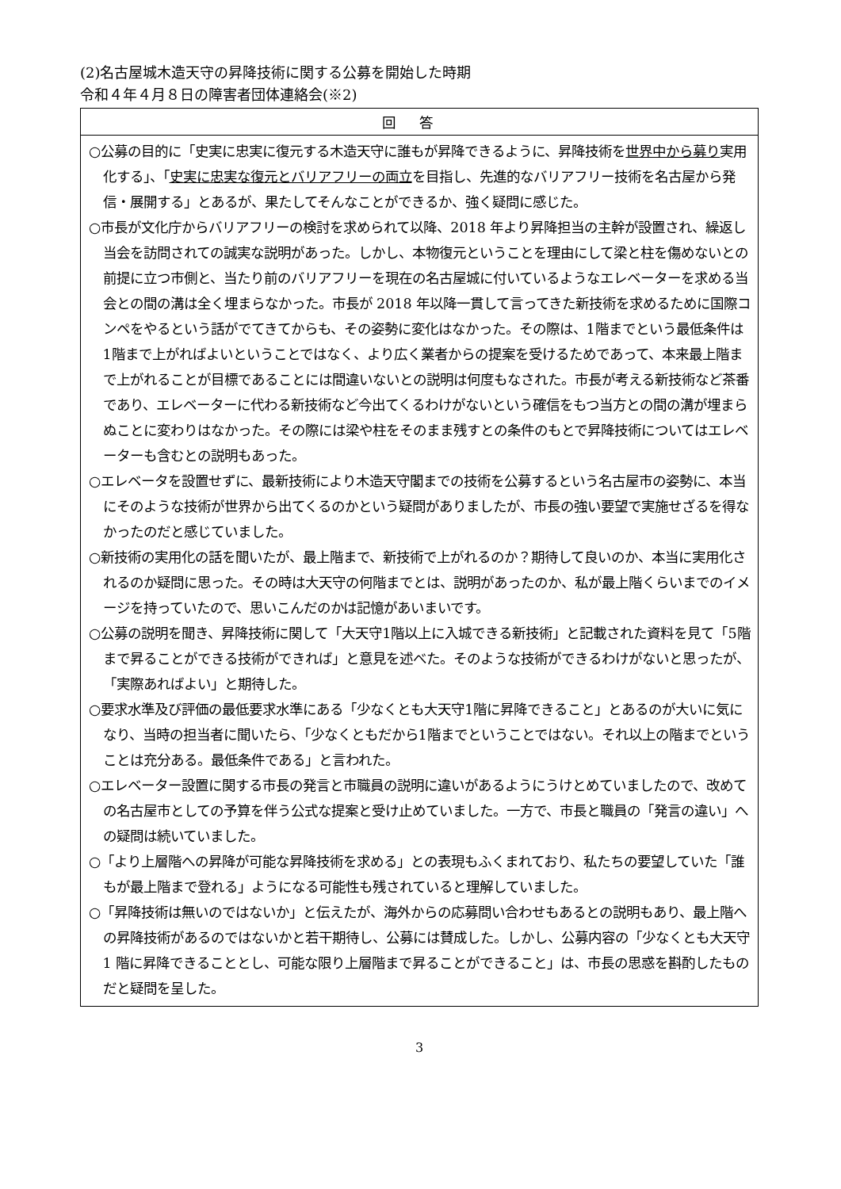(2)名古屋城木造天守の昇降技術に関する公募を開始した時期
令和４年４月８日の障害者団体連絡会(※2)
| 回答 |
| --- |
| ○公募の目的に「史実に忠実に復元する木造天守に誰もが昇降できるように、昇降技術を 世界中から募り 実用化する」、「 史実に忠実な復元とバリアフリーの両立 を目指し、先進的なバリアフリー技術を名古屋から発信・展開する」とあるが、果たしてそんなことができるか、強く疑問に感じた。 ○市長が文化庁からバリアフリーの検討を求められて以降、2018 年より昇降担当の主幹が設置され、繰返し当会を訪問されての誠実な説明があった。しかし、本物復元ということを理由にして梁と柱を傷めないとの前提に立つ市側と、当たり前のバリアフリーを現在の名古屋城に付いているようなエレベーターを求める当会との間の溝は全く埋まらなかった。市長が 2018 年以降一貫して言ってきた新技術を求めるために国際コンペをやるという話がでてきてからも、その姿勢に変化はなかった。その際は、1階までという最低条件は1階まで上がればよいということではなく、より広く業者からの提案を受けるためであって、本来最上階まで上がれることが目標であることには間違いないとの説明は何度もなされた。市長が考える新技術など茶番であり、エレベーターに代わる新技術など今出てくるわけがないという確信をもつ当方との間の溝が埋まらぬことに変わりはなかった。その際には梁や柱をそのまま残すとの条件のもとで昇降技術についてはエレベーターも含むとの説明もあった。 ○エレベータを設置せずに、最新技術により木造天守閣までの技術を公募するという名古屋市の姿勢に、本当にそのような技術が世界から出てくるのかという疑問がありましたが、市長の強い要望で実施せざるを得なかったのだと感じていました。 ○新技術の実用化の話を聞いたが、最上階まで、新技術で上がれるのか？期待して良いのか、本当に実用化されるのか疑問に思った。その時は大天守の何階までとは、説明があったのか、私が最上階くらいまでのイメージを持っていたので、思いこんだのかは記憶があいまいです。 ○公募の説明を聞き、昇降技術に関して「大天守1階以上に入城できる新技術」と記載された資料を見て「5階まで昇ることができる技術ができれば」と意見を述べた。そのような技術ができるわけがないと思ったが、「実際あればよい」と期待した。 ○要求水準及び評価の最低要求水準にある「少なくとも大天守1階に昇降できること」とあるのが大いに気になり、当時の担当者に聞いたら、「少なくともだから1階までということではない。それ以上の階までということは充分ある。最低条件である」と言われた。 ○エレベーター設置に関する市長の発言と市職員の説明に違いがあるようにうけとめていましたので、改めての名古屋市としての予算を伴う公式な提案と受け止めていました。一方で、市長と職員の「発言の違い」への疑問は続いていました。 ○「より上層階への昇降が可能な昇降技術を求める」との表現もふくまれており、私たちの要望していた「誰もが最上階まで登れる」ようになる可能性も残されていると理解していました。 ○「昇降技術は無いのではないか」と伝えたが、海外からの応募問い合わせもあるとの説明もあり、最上階への昇降技術があるのではないかと若干期待し、公募には賛成した。しかし、公募内容の「少なくとも大天守1 階に昇降できることとし、可能な限り上層階まで昇ることができること」は、市長の思惑を斟酌したものだと疑問を呈した。 |
3